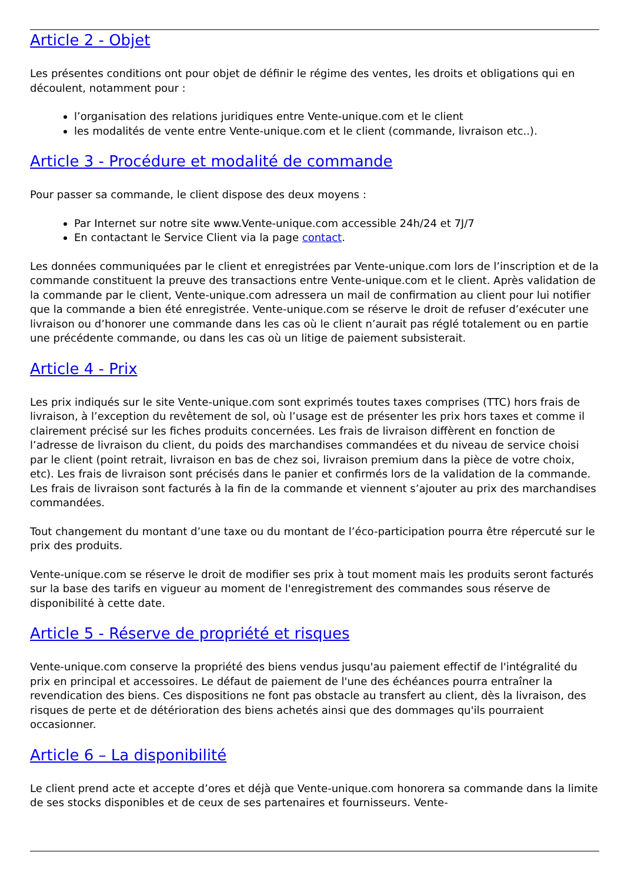Article 2 - Objet
Les présentes conditions ont pour objet de définir le régime des ventes, les droits et obligations qui en découlent, notamment pour :
l’organisation des relations juridiques entre Vente-unique.com et le client
les modalités de vente entre Vente-unique.com et le client (commande, livraison etc..).
Article 3 - Procédure et modalité de commande
Pour passer sa commande, le client dispose des deux moyens :
Par Internet sur notre site www.Vente-unique.com accessible 24h/24 et 7J/7
En contactant le Service Client via la page contact.
Les données communiquées par le client et enregistrées par Vente-unique.com lors de l’inscription et de la commande constituent la preuve des transactions entre Vente-unique.com et le client. Après validation de la commande par le client, Vente-unique.com adressera un mail de confirmation au client pour lui notifier que la commande a bien été enregistrée. Vente-unique.com se réserve le droit de refuser d’exécuter une livraison ou d’honorer une commande dans les cas où le client n’aurait pas réglé totalement ou en partie une précédente commande, ou dans les cas où un litige de paiement subsisterait.
Article 4 - Prix
Les prix indiqués sur le site Vente-unique.com sont exprimés toutes taxes comprises (TTC) hors frais de livraison, à l’exception du revêtement de sol, où l’usage est de présenter les prix hors taxes et comme il clairement précisé sur les fiches produits concernées. Les frais de livraison diffèrent en fonction de l’adresse de livraison du client, du poids des marchandises commandées et du niveau de service choisi par le client (point retrait, livraison en bas de chez soi, livraison premium dans la pièce de votre choix, etc). Les frais de livraison sont précisés dans le panier et confirmés lors de la validation de la commande. Les frais de livraison sont facturés à la fin de la commande et viennent s’ajouter au prix des marchandises commandées.
Tout changement du montant d’une taxe ou du montant de l’éco-participation pourra être répercuté sur le prix des produits.
Vente-unique.com se réserve le droit de modifier ses prix à tout moment mais les produits seront facturés sur la base des tarifs en vigueur au moment de l'enregistrement des commandes sous réserve de disponibilité à cette date.
Article 5 - Réserve de propriété et risques
Vente-unique.com conserve la propriété des biens vendus jusqu'au paiement effectif de l'intégralité du prix en principal et accessoires. Le défaut de paiement de l'une des échéances pourra entraîner la revendication des biens. Ces dispositions ne font pas obstacle au transfert au client, dès la livraison, des risques de perte et de détérioration des biens achetés ainsi que des dommages qu'ils pourraient occasionner.
Article 6 – La disponibilité
Le client prend acte et accepte d’ores et déjà que Vente-unique.com honorera sa commande dans la limite de ses stocks disponibles et de ceux de ses partenaires et fournisseurs. Vente-